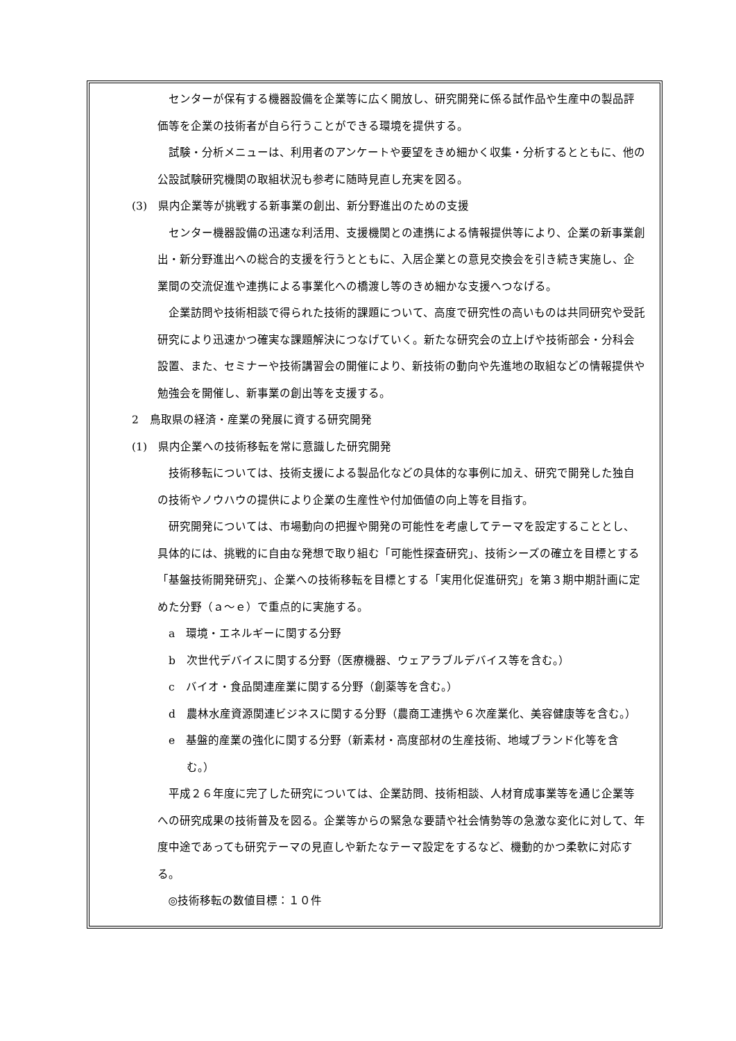センターが保有する機器設備を企業等に広く開放し、研究開発に係る試作品や生産中の製品評価等を企業の技術者が自ら行うことができる環境を提供する。
試験・分析メニューは、利用者のアンケートや要望をきめ細かく収集・分析するとともに、他の公設試験研究機関の取組状況も参考に随時見直し充実を図る。
(3)　県内企業等が挑戦する新事業の創出、新分野進出のための支援
センター機器設備の迅速な利活用、支援機関との連携による情報提供等により、企業の新事業創出・新分野進出への総合的支援を行うとともに、入居企業との意見交換会を引き続き実施し、企業間の交流促進や連携による事業化への橋渡し等のきめ細かな支援へつなげる。
企業訪問や技術相談で得られた技術的課題について、高度で研究性の高いものは共同研究や受託研究により迅速かつ確実な課題解決につなげていく。新たな研究会の立上げや技術部会・分科会設置、また、セミナーや技術講習会の開催により、新技術の動向や先進地の取組などの情報提供や勉強会を開催し、新事業の創出等を支援する。
2　鳥取県の経済・産業の発展に資する研究開発
(1)　県内企業への技術移転を常に意識した研究開発
技術移転については、技術支援による製品化などの具体的な事例に加え、研究で開発した独自の技術やノウハウの提供により企業の生産性や付加価値の向上等を目指す。
研究開発については、市場動向の把握や開発の可能性を考慮してテーマを設定することとし、具体的には、挑戦的に自由な発想で取り組む「可能性探査研究」、技術シーズの確立を目標とする「基盤技術開発研究」、企業への技術移転を目標とする「実用化促進研究」を第３期中期計画に定めた分野（ａ～ｅ）で重点的に実施する。
a　環境・エネルギーに関する分野
b　次世代デバイスに関する分野（医療機器、ウェアラブルデバイス等を含む。）
c　バイオ・食品関連産業に関する分野（創薬等を含む。）
d　農林水産資源関連ビジネスに関する分野（農商工連携や６次産業化、美容健康等を含む。）
e　基盤的産業の強化に関する分野（新素材・高度部材の生産技術、地域ブランド化等を含む。）
平成２６年度に完了した研究については、企業訪問、技術相談、人材育成事業等を通じ企業等への研究成果の技術普及を図る。企業等からの緊急な要請や社会情勢等の急激な変化に対して、年度中途であっても研究テーマの見直しや新たなテーマ設定をするなど、機動的かつ柔軟に対応する。
◎技術移転の数値目標：１０件